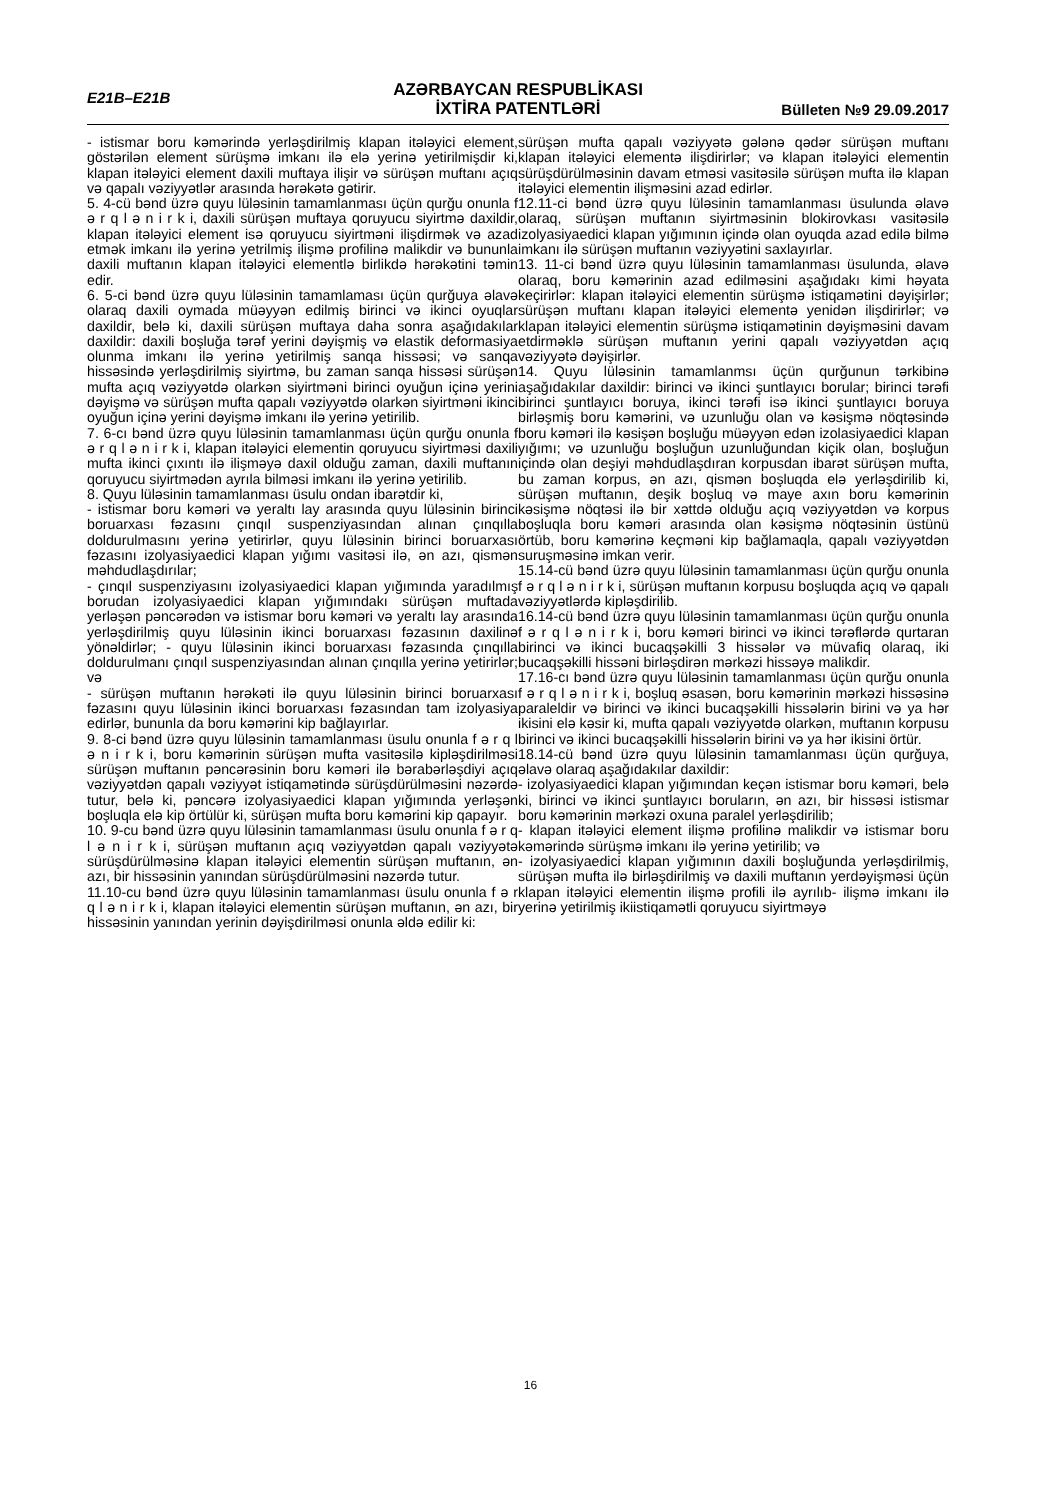E21B–E21B
AZƏRBAYCAN RESPUBLİKASI
İXTİRA PATENTLƏRİ
Bülleten №9 29.09.2017
- istismar boru kəmərində yerləşdirilmiş klapan itələyici element, göstərilən element sürüşmə imkanı ilə elə yerinə yetirilmişdir ki, klapan itələyici element daxili muftaya ilişir və sürüşən muftanı açıq və qapalı vəziyyətlər arasında hərəkətə gətirir.
5. 4-cü bənd üzrə quyu lüləsinin tamamlanması üçün qurğu onunla f ə r q l ə n i r k i, daxili sürüşən muftaya qoruyucu siyirtmə daxildir, klapan itələyici element isə qoruyucu siyirtməni ilişdirmək və azad etmək imkanı ilə yerinə yetrilmiş ilişmə profilinə malikdir və bununla daxili muftanın klapan itələyici elementlə birlikdə hərəkətini təmin edir.
6. 5-ci bənd üzrə quyu lüləsinin tamamlaması üçün qurğuya əlavə olaraq daxili oymada müəyyən edilmiş birinci və ikinci oyuqlar daxildir, belə ki, daxili sürüşən muftaya daha sonra aşağıdakılar daxildir: daxili boşluğa tərəf yerini dəyişmiş və elastik deformasiya olunma imkanı ilə yerinə yetirilmiş sanqa hissəsi; və sanqa hissəsində yerləşdirilmiş siyirtmə, bu zaman sanqa hissəsi sürüşən mufta açıq vəziyyətdə olarkən siyirtməni birinci oyuğun içinə yerini dəyişmə və sürüşən mufta qapalı vəziyyətdə olarkən siyirtməni ikinci oyuğun içinə yerini dəyişmə imkanı ilə yerinə yetirilib.
7. 6-cı bənd üzrə quyu lüləsinin tamamlanması üçün qurğu onunla f ə r q l ə n i r k i, klapan itələyici elementin qoruyucu siyirtməsi daxili mufta ikinci çıxıntı ilə ilişməyə daxil olduğu zaman, daxili muftanın qoruyucu siyirtmədən ayrıla bilməsi imkanı ilə yerinə yetirilib.
8. Quyu lüləsinin tamamlanması üsulu ondan ibarətdir ki,
- istismar boru kəməri və yeraltı lay arasında quyu lüləsinin birinci boruarxası fəzasını çınqıl suspenziyasından alınan çınqılla doldurulmasını yerinə yetirirlər, quyu lüləsinin birinci boruarxası fəzasını izolyasiyaedici klapan yığımı vasitəsi ilə, ən azı, qismən məhdudlaşdırılar;
- çınqıl suspenziyasını izolyasiyaedici klapan yığımında yaradılmış borudan izolyasiyaedici klapan yığımındakı sürüşən muftada yerləşən pəncərədən və istismar boru kəməri və yeraltı lay arasında yerləşdirilmiş quyu lüləsinin ikinci boruarxası fəzasının daxilinə yönəldirlər; - quyu lüləsinin ikinci boruarxası fəzasında çınqılla doldurulmanı çınqıl suspenziyasından alınan çınqılla yerinə yetirirlər; və
- sürüşən muftanın hərəkəti ilə quyu lüləsinin birinci boruarxası fəzasını quyu lüləsinin ikinci boruarxası fəzasından tam izolyasiya edirlər, bununla da boru kəmərini kip bağlayırlar.
9. 8-ci bənd üzrə quyu lüləsinin tamamlanması üsulu onunla f ə r q l ə n i r k i, boru kəmərinin sürüşən mufta vasitəsilə kipləşdirilməsi sürüşən muftanın pəncərəsinin boru kəməri ilə bərabərləşdiyi açıq vəziyyətdən qapalı vəziyyət istiqamətində sürüşdürülməsini nəzərdə tutur, belə ki, pəncərə izolyasiyaedici klapan yığımında yerləşən boşluqla elə kip örtülür ki, sürüşən mufta boru kəmərini kip qapayır.
10. 9-cu bənd üzrə quyu lüləsinin tamamlanması üsulu onunla f ə r q l ə n i r k i, sürüşən muftanın açıq vəziyyətdən qapalı vəziyyətə sürüşdürülməsinə klapan itələyici elementin sürüşən muftanın, ən azı, bir hissəsinin yanından sürüşdürülməsini nəzərdə tutur.
11.10-cu bənd üzrə quyu lüləsinin tamamlanması üsulu onunla f ə r q l ə n i r k i, klapan itələyici elementin sürüşən muftanın, ən azı, bir hissəsinin yanından yerinin dəyişdirilməsi onunla əldə edilir ki:
sürüşən mufta qapalı vəziyyətə gələnə qədər sürüşən muftanı klapan itələyici elementə ilişdirirlər; və klapan itələyici elementin sürüşdürülməsinin davam etməsi vasitəsilə sürüşən mufta ilə klapan itələyici elementin ilişməsini azad edirlər.
12.11-ci bənd üzrə quyu lüləsinin tamamlanması üsulunda əlavə olaraq, sürüşən muftanın siyirtməsinin blokirovkası vasitəsilə izolyasiyaedici klapan yığımının içində olan oyuqda azad edilə bilmə imkanı ilə sürüşən muftanın vəziyyətini saxlayırlar.
13. 11-ci bənd üzrə quyu lüləsinin tamamlanması üsulunda, əlavə olaraq, boru kəmərinin azad edilməsini aşağıdakı kimi həyata keçirirlər: klapan itələyici elementin sürüşmə istiqamətini dəyişirlər; sürüşən muftanı klapan itələyici elementə yenidən ilişdirirlər; və klapan itələyici elementin sürüşmə istiqamətinin dəyişməsini davam etdirməklə sürüşən muftanın yerini qapalı vəziyyətdən açıq vəziyyətə dəyişirlər.
14. Quyu lüləsinin tamamlanmsı üçün qurğunun tərkibinə aşağıdakılar daxildir: birinci və ikinci şuntlayıcı borular; birinci tərəfi birinci şuntlayıcı boruya, ikinci tərəfi isə ikinci şuntlayıcı boruya birləşmiş boru kəmərini, və uzunluğu olan və kəsişmə nöqtəsində boru kəməri ilə kəsişən boşluğu müəyyən edən izolasiyaedici klapan yığımı; və uzunluğu boşluğun uzunluğundan kiçik olan, boşluğun içində olan deşiyi məhdudlaşdıran korpusdan ibarət sürüşən mufta, bu zaman korpus, ən azı, qismən boşluqda elə yerləşdirilib ki, sürüşən muftanın, deşik boşluq və maye axın boru kəmərinin kəsişmə nöqtəsi ilə bir xəttdə olduğu açıq vəziyyətdən və korpus boşluqla boru kəməri arasında olan kəsişmə nöqtəsinin üstünü örtüb, boru kəmərinə keçməni kip bağlamaqla, qapalı vəziyyətdən suruşməsinə imkan verir.
15.14-cü bənd üzrə quyu lüləsinin tamamlanması üçün qurğu onunla f ə r q l ə n i r k i, sürüşən muftanın korpusu boşluqda açıq və qapalı vəziyyətlərdə kipləşdirilib.
16.14-cü bənd üzrə quyu lüləsinin tamamlanması üçün qurğu onunla f ə r q l ə n i r k i, boru kəməri birinci və ikinci tərəflərdə qurtaran birinci və ikinci bucaqşəkilli 3 hissələr və müvafiq olaraq, iki bucaqşəkilli hissəni birləşdirən mərkəzi hissəyə malikdir.
17.16-cı bənd üzrə quyu lüləsinin tamamlanması üçün qurğu onunla f ə r q l ə n i r k i, boşluq əsasən, boru kəmərinin mərkəzi hissəsinə paraleldir və birinci və ikinci bucaqşəkilli hissələrin birini və ya hər ikisini elə kəsir ki, mufta qapalı vəziyyətdə olarkən, muftanın korpusu birinci və ikinci bucaqşəkilli hissələrin birini və ya hər ikisini örtür.
18.14-cü bənd üzrə quyu lüləsinin tamamlanması üçün qurğuya, əlavə olaraq aşağıdakılar daxildir:
- izolyasiyaedici klapan yığımından keçən istismar boru kəməri, belə ki, birinci və ikinci şuntlayıcı boruların, ən azı, bir hissəsi istismar boru kəmərinin mərkəzi oxuna paralel yerləşdirilib;
- klapan itələyici element ilişmə profilinə malikdir və istismar boru kəmərində sürüşmə imkanı ilə yerinə yetirilib; və
- izolyasiyaedici klapan yığımının daxili boşluğunda yerləşdirilmiş, sürüşən mufta ilə birləşdirilmiş və daxili muftanın yerdəyişməsi üçün klapan itələyici elementin ilişmə profili ilə ayrılıb- ilişmə imkanı ilə yerinə yetirilmiş ikiistiqamətli qoruyucu siyirtməyə
16